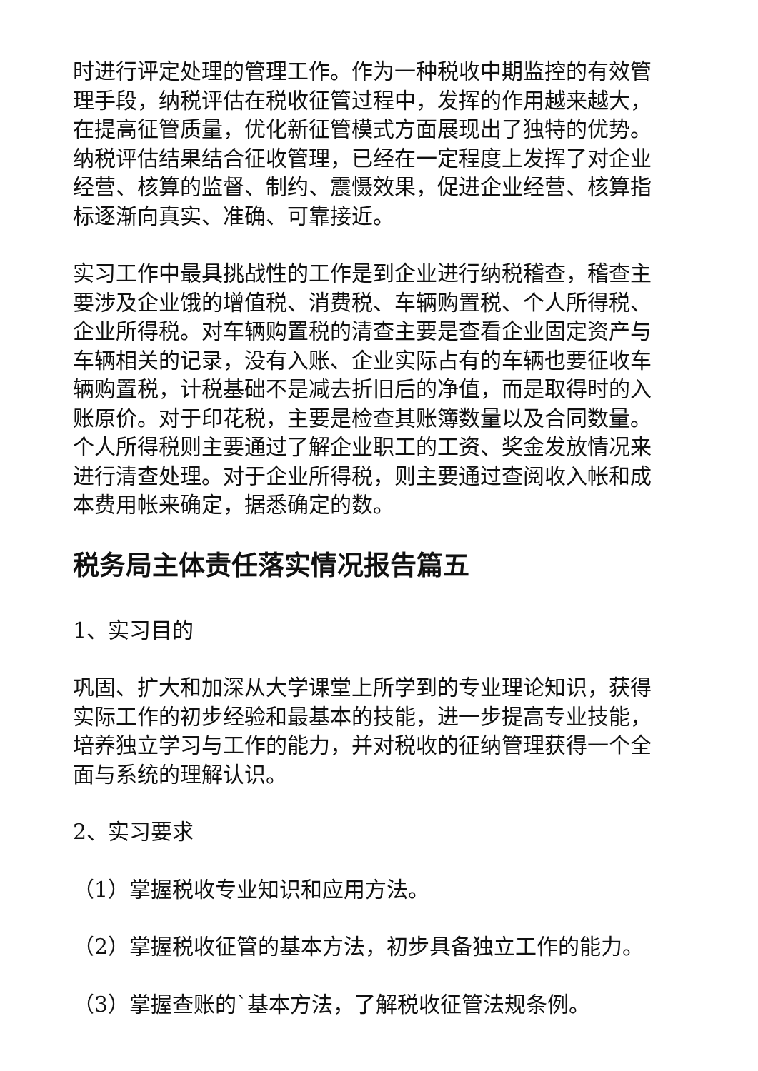时进行评定处理的管理工作。作为一种税收中期监控的有效管理手段，纳税评估在税收征管过程中，发挥的作用越来越大，在提高征管质量，优化新征管模式方面展现出了独特的优势。纳税评估结果结合征收管理，已经在一定程度上发挥了对企业经营、核算的监督、制约、震慑效果，促进企业经营、核算指标逐渐向真实、准确、可靠接近。
实习工作中最具挑战性的工作是到企业进行纳税稽查，稽查主要涉及企业饿的增值税、消费税、车辆购置税、个人所得税、企业所得税。对车辆购置税的清查主要是查看企业固定资产与车辆相关的记录，没有入账、企业实际占有的车辆也要征收车辆购置税，计税基础不是减去折旧后的净值，而是取得时的入账原价。对于印花税，主要是检查其账簿数量以及合同数量。个人所得税则主要通过了解企业职工的工资、奖金发放情况来进行清查处理。对于企业所得税，则主要通过查阅收入帐和成本费用帐来确定，据悉确定的数。
税务局主体责任落实情况报告篇五
1、实习目的
巩固、扩大和加深从大学课堂上所学到的专业理论知识，获得实际工作的初步经验和最基本的技能，进一步提高专业技能，培养独立学习与工作的能力，并对税收的征纳管理获得一个全面与系统的理解认识。
2、实习要求
（1）掌握税收专业知识和应用方法。
（2）掌握税收征管的基本方法，初步具备独立工作的能力。
（3）掌握查账的`基本方法，了解税收征管法规条例。